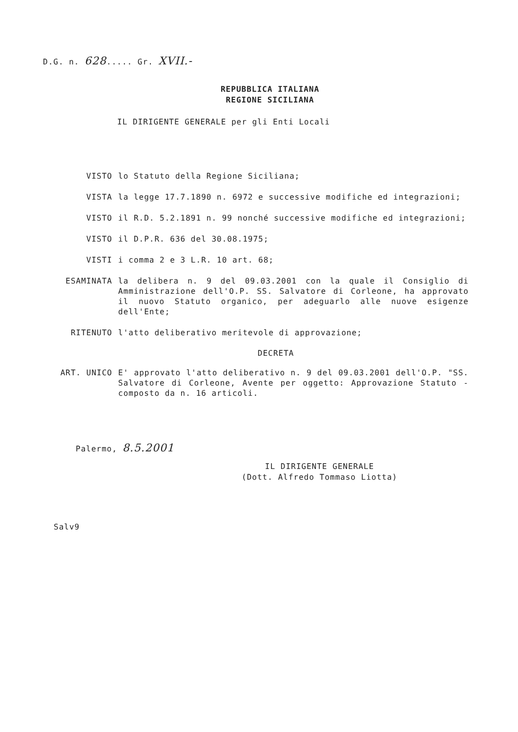D.G. n. 628..... Gr. XVII.-
REPUBBLICA ITALIANA
REGIONE SICILIANA
IL DIRIGENTE GENERALE per gli Enti Locali
VISTO lo Statuto della Regione Siciliana;
VISTA la legge 17.7.1890 n. 6972 e successive modifiche ed integrazioni;
VISTO il R.D. 5.2.1891 n. 99 nonché successive modifiche ed integrazioni;
VISTO il D.P.R. 636 del 30.08.1975;
VISTI i comma 2 e 3 L.R. 10 art. 68;
ESAMINATA la delibera n. 9 del 09.03.2001 con la quale il Consiglio di Amministrazione dell'O.P. SS. Salvatore di Corleone, ha approvato il nuovo Statuto organico, per adeguarlo alle nuove esigenze dell'Ente;
RITENUTO l'atto deliberativo meritevole di approvazione;
DECRETA
ART. UNICO E' approvato l'atto deliberativo n. 9 del 09.03.2001 dell'O.P. "SS. Salvatore di Corleone, Avente per oggetto: Approvazione Statuto - composto da n. 16 articoli.
Palermo, 8.5.2001
IL DIRIGENTE GENERALE
(Dott. Alfredo Tommaso Liotta)
Salv9